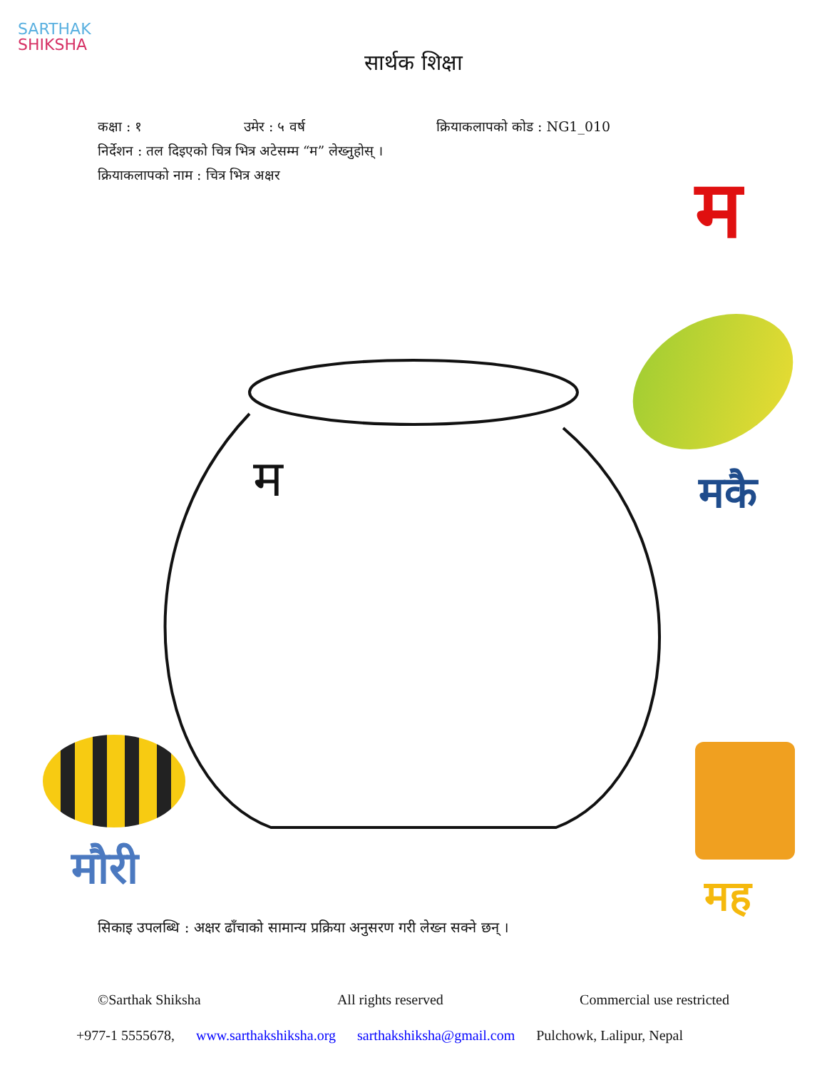SARTHAK
SHIKSHA
सार्थक शिक्षा
कक्षा : १ उमेर : ५ वर्ष क्रियाकलापको कोड : NG1_010
निर्देशन : तल दिइएको चित्र भित्र अटेसम्म “म” लेख्नुहोस् ।
क्रियाकलापको नाम : चित्र भित्र अक्षर
म
म मकै
मह
मौरी
सिकाइ उपलब्धि : अक्षर ढाँचाको सामान्य प्रक्रिया अनुसरण गरी लेख्न सक्ने छन् ।
©Sarthak Shiksha All rights reserved Commercial use restricted
+977-1 5555678, www.sarthakshiksha.org sarthakshiksha@gmail.com Pulchowk, Lalipur, Nepal